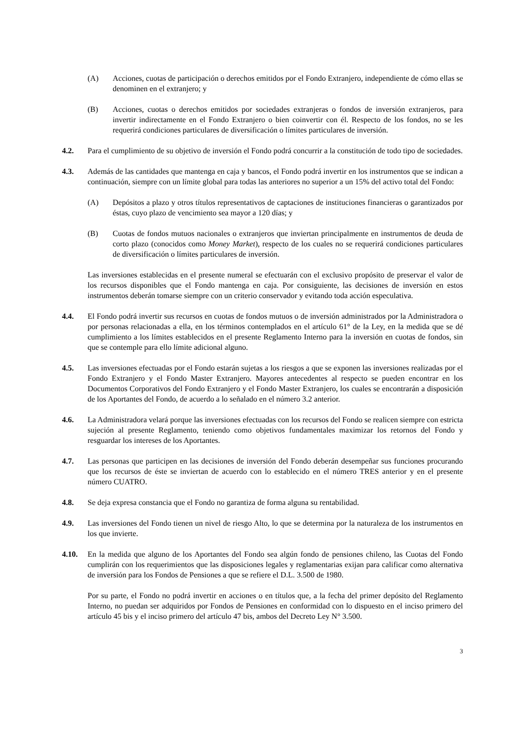(A) Acciones, cuotas de participación o derechos emitidos por el Fondo Extranjero, independiente de cómo ellas se denominen en el extranjero; y
(B) Acciones, cuotas o derechos emitidos por sociedades extranjeras o fondos de inversión extranjeros, para invertir indirectamente en el Fondo Extranjero o bien coinvertir con él. Respecto de los fondos, no se les requerirá condiciones particulares de diversificación o límites particulares de inversión.
4.2. Para el cumplimiento de su objetivo de inversión el Fondo podrá concurrir a la constitución de todo tipo de sociedades.
4.3. Además de las cantidades que mantenga en caja y bancos, el Fondo podrá invertir en los instrumentos que se indican a continuación, siempre con un límite global para todas las anteriores no superior a un 15% del activo total del Fondo:
(A) Depósitos a plazo y otros títulos representativos de captaciones de instituciones financieras o garantizados por éstas, cuyo plazo de vencimiento sea mayor a 120 días; y
(B) Cuotas de fondos mutuos nacionales o extranjeros que inviertan principalmente en instrumentos de deuda de corto plazo (conocidos como Money Market), respecto de los cuales no se requerirá condiciones particulares de diversificación o límites particulares de inversión.
Las inversiones establecidas en el presente numeral se efectuarán con el exclusivo propósito de preservar el valor de los recursos disponibles que el Fondo mantenga en caja. Por consiguiente, las decisiones de inversión en estos instrumentos deberán tomarse siempre con un criterio conservador y evitando toda acción especulativa.
4.4. El Fondo podrá invertir sus recursos en cuotas de fondos mutuos o de inversión administrados por la Administradora o por personas relacionadas a ella, en los términos contemplados en el artículo 61° de la Ley, en la medida que se dé cumplimiento a los límites establecidos en el presente Reglamento Interno para la inversión en cuotas de fondos, sin que se contemple para ello límite adicional alguno.
4.5. Las inversiones efectuadas por el Fondo estarán sujetas a los riesgos a que se exponen las inversiones realizadas por el Fondo Extranjero y el Fondo Master Extranjero. Mayores antecedentes al respecto se pueden encontrar en los Documentos Corporativos del Fondo Extranjero y el Fondo Master Extranjero, los cuales se encontrarán a disposición de los Aportantes del Fondo, de acuerdo a lo señalado en el número 3.2 anterior.
4.6. La Administradora velará porque las inversiones efectuadas con los recursos del Fondo se realicen siempre con estricta sujeción al presente Reglamento, teniendo como objetivos fundamentales maximizar los retornos del Fondo y resguardar los intereses de los Aportantes.
4.7. Las personas que participen en las decisiones de inversión del Fondo deberán desempeñar sus funciones procurando que los recursos de éste se inviertan de acuerdo con lo establecido en el número TRES anterior y en el presente número CUATRO.
4.8. Se deja expresa constancia que el Fondo no garantiza de forma alguna su rentabilidad.
4.9. Las inversiones del Fondo tienen un nivel de riesgo Alto, lo que se determina por la naturaleza de los instrumentos en los que invierte.
4.10. En la medida que alguno de los Aportantes del Fondo sea algún fondo de pensiones chileno, las Cuotas del Fondo cumplirán con los requerimientos que las disposiciones legales y reglamentarias exijan para calificar como alternativa de inversión para los Fondos de Pensiones a que se refiere el D.L. 3.500 de 1980.
Por su parte, el Fondo no podrá invertir en acciones o en títulos que, a la fecha del primer depósito del Reglamento Interno, no puedan ser adquiridos por Fondos de Pensiones en conformidad con lo dispuesto en el inciso primero del artículo 45 bis y el inciso primero del artículo 47 bis, ambos del Decreto Ley N° 3.500.
3